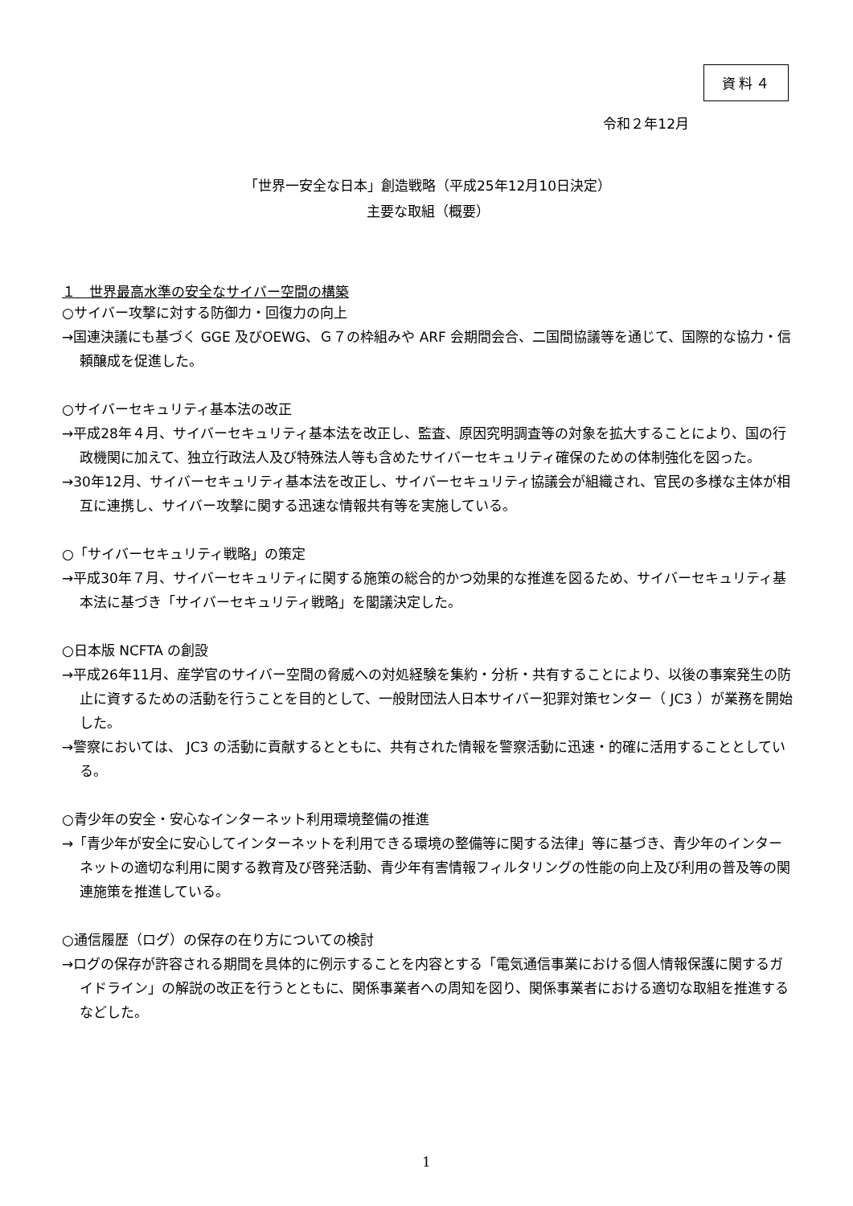資料４
令和２年12月
「世界一安全な日本」創造戦略（平成25年12月10日決定）
主要な取組（概要）
１　世界最高水準の安全なサイバー空間の構築
○サイバー攻撃に対する防御力・回復力の向上
→国連決議にも基づく GGE 及びOEWG、Ｇ７の枠組みや ARF 会期間会合、二国間協議等を通じて、国際的な協力・信頼醸成を促進した。
○サイバーセキュリティ基本法の改正
→平成28年４月、サイバーセキュリティ基本法を改正し、監査、原因究明調査等の対象を拡大することにより、国の行政機関に加えて、独立行政法人及び特殊法人等も含めたサイバーセキュリティ確保のための体制強化を図った。
→30年12月、サイバーセキュリティ基本法を改正し、サイバーセキュリティ協議会が組織され、官民の多様な主体が相互に連携し、サイバー攻撃に関する迅速な情報共有等を実施している。
○「サイバーセキュリティ戦略」の策定
→平成30年７月、サイバーセキュリティに関する施策の総合的かつ効果的な推進を図るため、サイバーセキュリティ基本法に基づき「サイバーセキュリティ戦略」を閣議決定した。
○日本版 NCFTA の創設
→平成26年11月、産学官のサイバー空間の脅威への対処経験を集約・分析・共有することにより、以後の事案発生の防止に資するための活動を行うことを目的として、一般財団法人日本サイバー犯罪対策センター（ JC3 ）が業務を開始した。
→警察においては、 JC3 の活動に貢献するとともに、共有された情報を警察活動に迅速・的確に活用することとしている。
○青少年の安全・安心なインターネット利用環境整備の推進
→「青少年が安全に安心してインターネットを利用できる環境の整備等に関する法律」等に基づき、青少年のインターネットの適切な利用に関する教育及び啓発活動、青少年有害情報フィルタリングの性能の向上及び利用の普及等の関連施策を推進している。
○通信履歴（ログ）の保存の在り方についての検討
→ログの保存が許容される期間を具体的に例示することを内容とする「電気通信事業における個人情報保護に関するガイドライン」の解説の改正を行うとともに、関係事業者への周知を図り、関係事業者における適切な取組を推進するなどした。
1